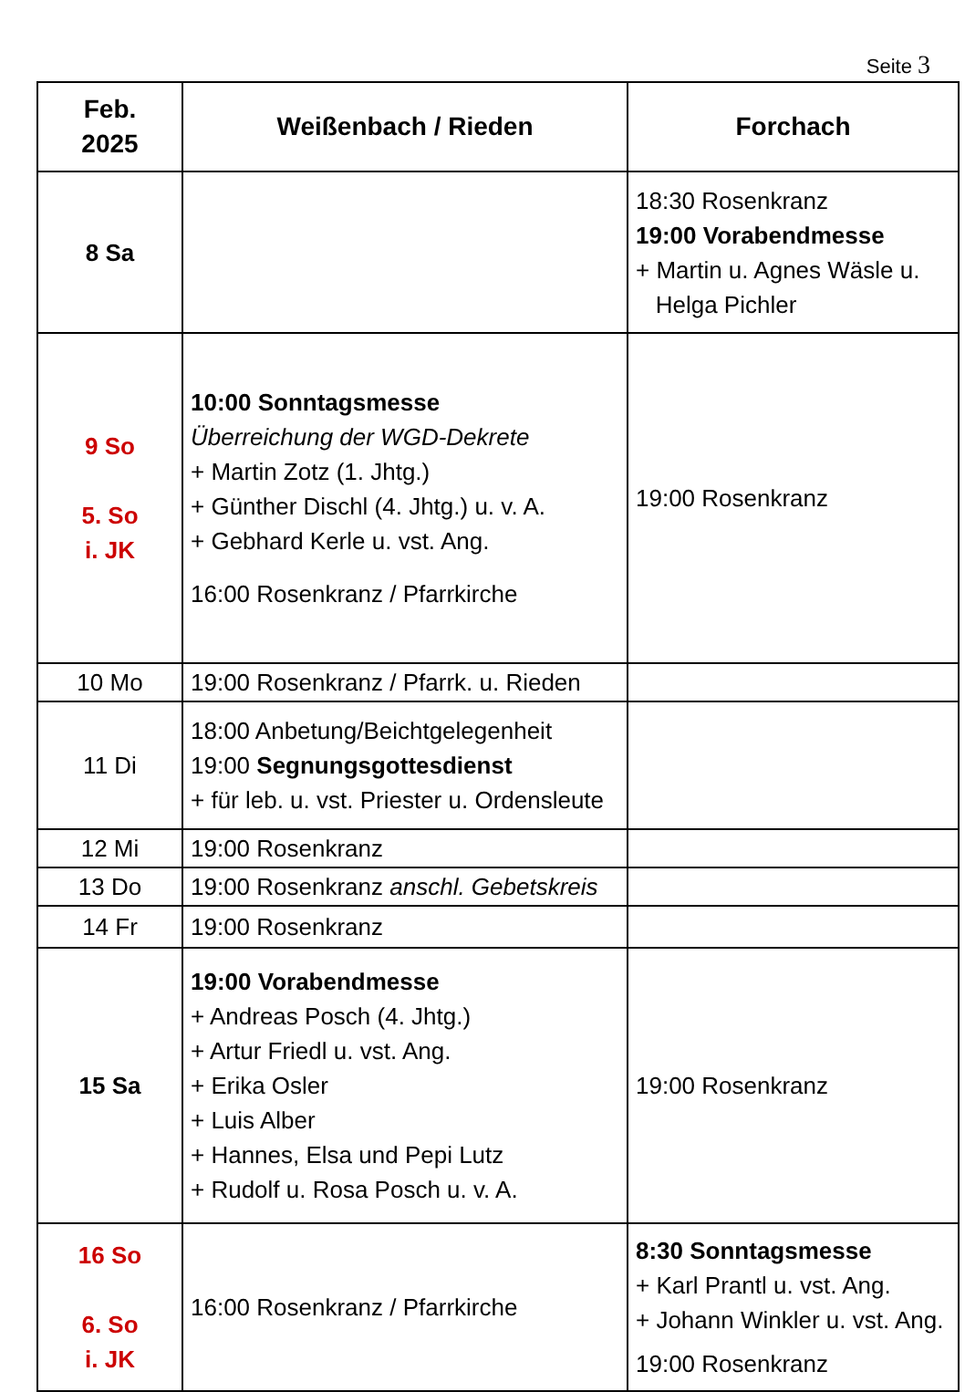Seite 3
| Feb. 2025 | Weißenbach / Rieden | Forchach |
| --- | --- | --- |
| 8 Sa | | 18:30 Rosenkranz 19:00 Vorabendmesse + Martin u. Agnes Wäsle u. Helga Pichler |
| 9 So 5. So i. JK | 10:00 Sonntagsmesse Überreichung der WGD-Dekrete + Martin Zotz (1. Jhtg.) + Günther Dischl (4. Jhtg.) u. v. A. + Gebhard Kerle u. vst. Ang. 16:00 Rosenkranz / Pfarrkirche | 19:00 Rosenkranz |
| 10 Mo | 19:00 Rosenkranz / Pfarrk. u. Rieden | |
| 11 Di | 18:00 Anbetung/Beichtgelegenheit 19:00 Segnungsgottesdienst + für leb. u. vst. Priester u. Ordensleute | |
| 12 Mi | 19:00 Rosenkranz | |
| 13 Do | 19:00 Rosenkranz anschl. Gebetskreis | |
| 14 Fr | 19:00 Rosenkranz | |
| 15 Sa | 19:00 Vorabendmesse + Andreas Posch (4. Jhtg.) + Artur Friedl u. vst. Ang. + Erika Osler + Luis Alber + Hannes, Elsa und Pepi Lutz + Rudolf u. Rosa Posch u. v. A. | 19:00 Rosenkranz |
| 16 So 6. So i. JK | 16:00 Rosenkranz / Pfarrkirche | 8:30 Sonntagsmesse + Karl Prantl u. vst. Ang. + Johann Winkler u. vst. Ang. 19:00 Rosenkranz |